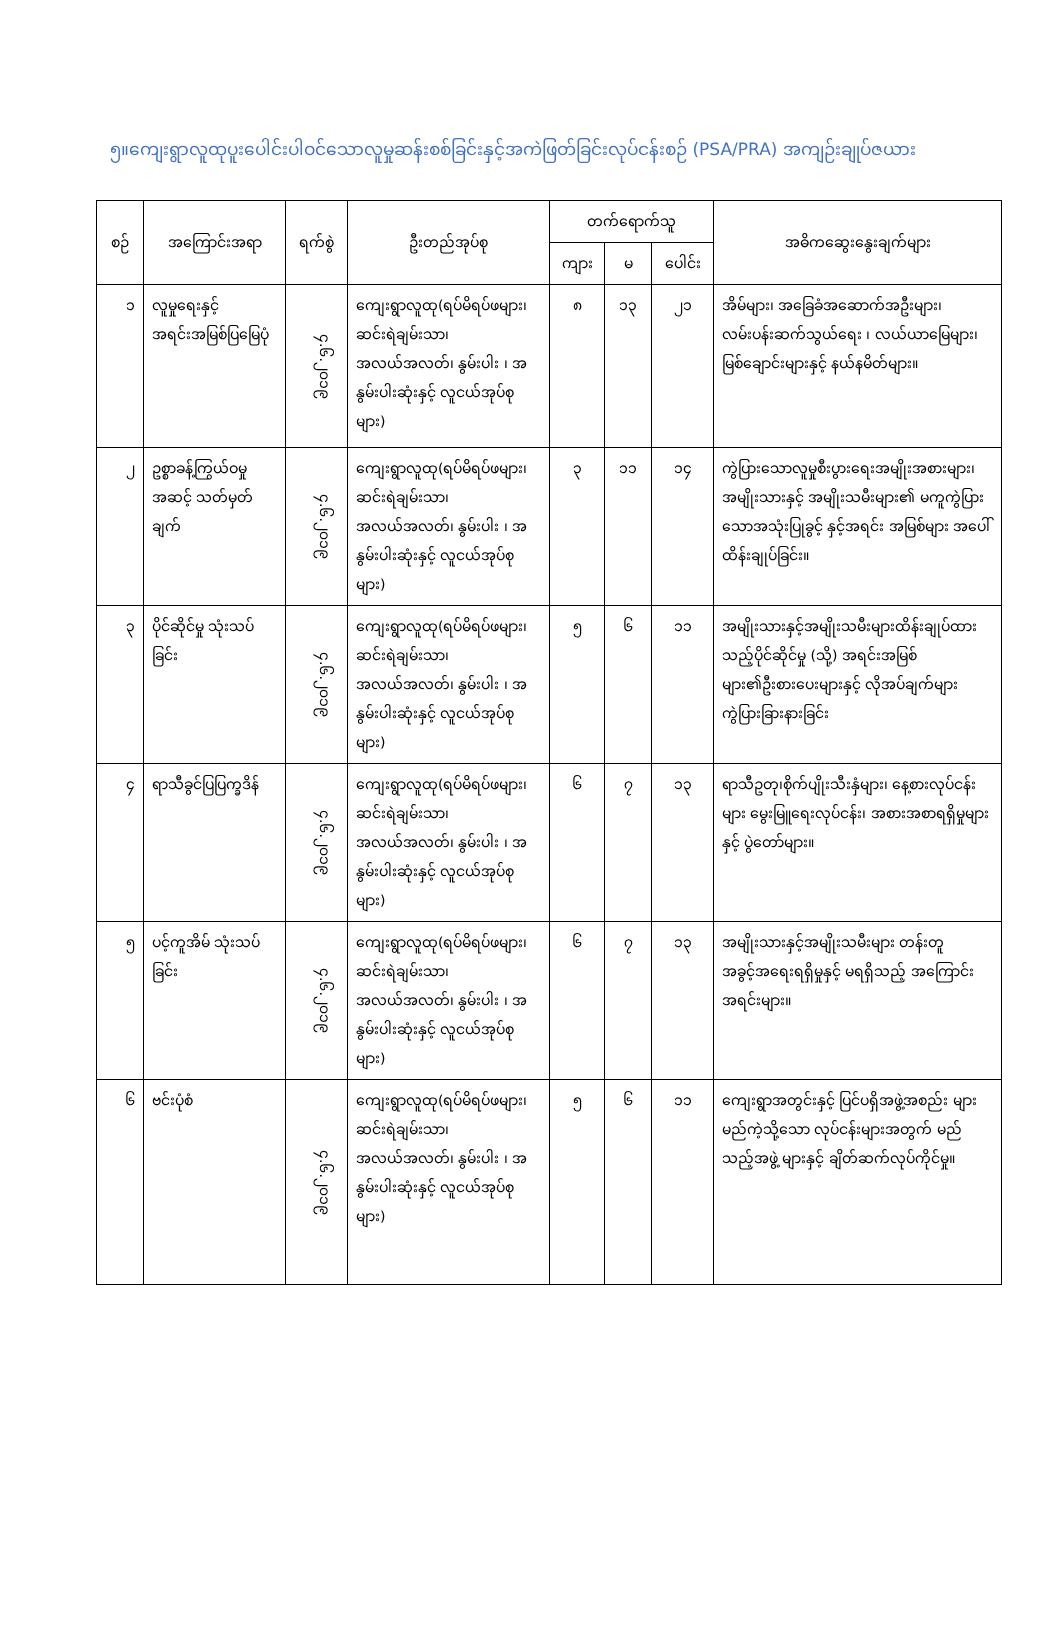၅။ကျေးရွာလူထုပူးပေါင်းပါဝင်သောလူမှုဆန်းစစ်ခြင်းနှင့်အကဲဖြတ်ခြင်းလုပ်ငန်းစဉ် (PSA/PRA) အကျဉ်းချုပ်ဇယား
| စဉ် | အကြောင်းအရာ | ရက်စွဲ | ဦးတည်အုပ်စု | တက်ရောက်သူ | | | အဓိကဆွေးနွေးချက်များ |
| --- | --- | --- | --- | --- | --- | --- | --- |
| | | | | ကျား | မ | ပေါင်း | |
| ၁ | လူမှုရေးနှင့် အရင်းအမြစ်ပြမြေပုံ | ၄.၆.၂၀၁၉ | ကျေးရွာလူထု(ရပ်မိရပ်ဖများ၊ ဆင်းရဲချမ်းသာ၊ အလယ်အလတ်၊ နွမ်းပါး ၊ အနွမ်းပါးဆုံးနှင့် လူငယ်အုပ်စုများ) | ၈ | ၁၃ | ၂၁ | အိမ်များ၊ အခြေခံအဆောက်အဦးများ၊ လမ်းပန်းဆက်သွယ်ရေး ၊ လယ်ယာမြေများ၊ မြစ်ချောင်းများနှင့် နယ်နမိတ်များ။ |
| ၂ | ဥစ္စာခန့်ကြွယ်ဝမှု အဆင့် သတ်မှတ်ချက် | ၄.၆.၂၀၁၉ | ကျေးရွာလူထု(ရပ်မိရပ်ဖများ၊ ဆင်းရဲချမ်းသာ၊ အလယ်အလတ်၊ နွမ်းပါး ၊ အနွမ်းပါးဆုံးနှင့် လူငယ်အုပ်စုများ) | ၃ | ၁၁ | ၁၄ | ကွဲပြားသောလူမှုစီးပွားရေးအမျိုးအစားများ၊ အမျိုးသားနှင့် အမျိုးသမီးများ၏ မကူကွဲပြားသောအသုံးပြုခွင့် နှင့်အရင်း အမြစ်များ အပေါ်ထိန်းချုပ်ခြင်း။ |
| ၃ | ပိုင်ဆိုင်မှု သုံးသပ်ခြင်း | ၄.၆.၂၀၁၉ | ကျေးရွာလူထု(ရပ်မိရပ်ဖများ၊ ဆင်းရဲချမ်းသာ၊ အလယ်အလတ်၊ နွမ်းပါး ၊ အနွမ်းပါးဆုံးနှင့် လူငယ်အုပ်စုများ) | ၅ | ၆ | ၁၁ | အမျိုးသားနှင့်အမျိုးသမီးများထိန်းချုပ်ထားသည့်ပိုင်ဆိုင်မှု (သို့) အရင်းအမြစ်များ၏ဦးစားပေးများနှင့် လိုအပ်ချက်များကွဲပြားခြားနားခြင်း |
| ၄ | ရာသီခွင်ပြပြက္ခဒိန် | ၄.၆.၂၀၁၉ | ကျေးရွာလူထု(ရပ်မိရပ်ဖများ၊ ဆင်းရဲချမ်းသာ၊ အလယ်အလတ်၊ နွမ်းပါး ၊ အနွမ်းပါးဆုံးနှင့် လူငယ်အုပ်စုများ) | ၆ | ၇ | ၁၃ | ရာသီဥတု၊စိုက်ပျိုးသီးနှံများ၊ နေ့စားလုပ်ငန်းများ မွေးမြူရေးလုပ်ငန်း၊ အစားအစာရရှိမှုများ နှင့် ပွဲတော်များ။ |
| ၅ | ပင့်ကူအိမ် သုံးသပ်ခြင်း | ၄.၆.၂၀၁၉ | ကျေးရွာလူထု(ရပ်မိရပ်ဖများ၊ ဆင်းရဲချမ်းသာ၊ အလယ်အလတ်၊ နွမ်းပါး ၊ အနွမ်းပါးဆုံးနှင့် လူငယ်အုပ်စုများ) | ၆ | ၇ | ၁၃ | အမျိုးသားနှင့်အမျိုးသမီးများ တန်းတူအခွင့်အရေးရရှိမှုနှင့် မရရှိသည့် အကြောင်းအရင်းများ။ |
| ၆ | ဗင်းပုံစံ | ၄.၆.၂၀၁၉ | ကျေးရွာလူထု(ရပ်မိရပ်ဖများ၊ ဆင်းရဲချမ်းသာ၊ အလယ်အလတ်၊ နွမ်းပါး ၊ အနွမ်းပါးဆုံးနှင့် လူငယ်အုပ်စုများ) | ၅ | ၆ | ၁၁ | ကျေးရွာအတွင်းနှင့် ပြင်ပရှိအဖွဲ့အစည်း များမည်ကဲ့သို့သော လုပ်ငန်းများအတွက် မည်သည့်အဖွဲ့ များနှင့် ချိတ်ဆက်လုပ်ကိုင်မှု။ |